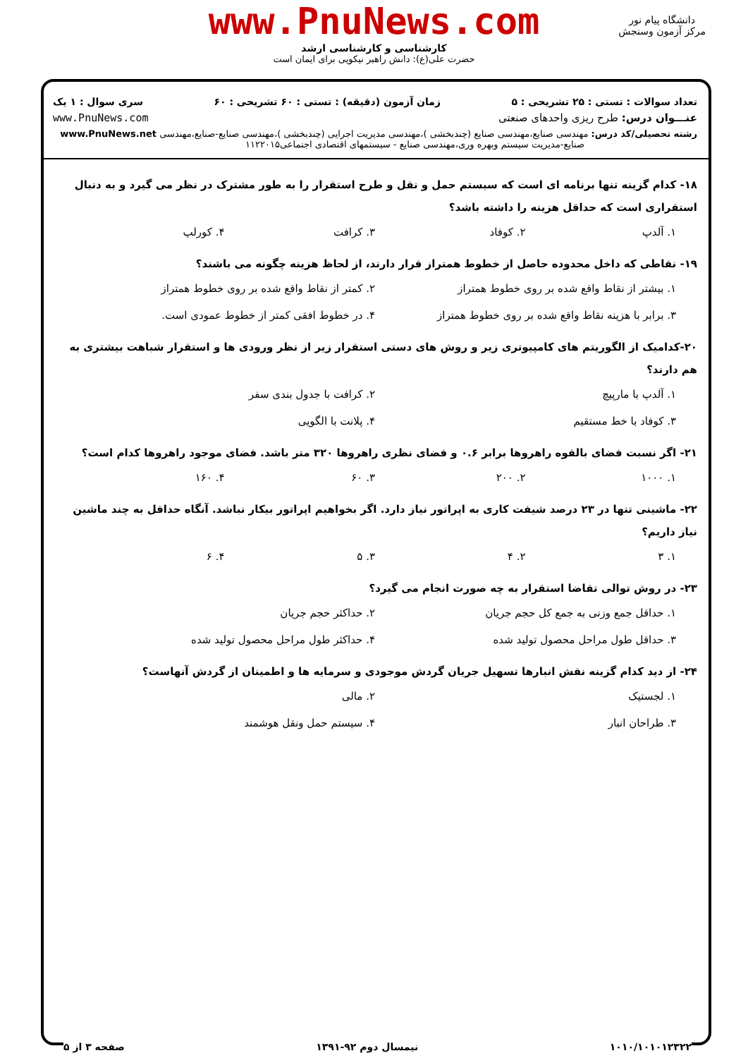www.PnuNews.com
کارشناسی و کارشناسی ارشد
حضرت علی(ع): دانش راهبر نیکویی برای ایمان است
دانشگاه پیام نور
مرکز آزمون وسنجش
تعداد سوالات : تستی : ۲۵ تشریحی : ۵ زمان آزمون (دقیقه) : تستی : ۶۰ تشریحی : ۶۰ سری سوال : ۱ یک
عنـــوان درس: طرح ریزی واحدهای صنعتی www.PnuNews.com
رشته تحصیلی/کد درس: مهندسی صنایع،مهندسی صنایع (چندبخشی )،مهندسی مدیریت اجرایی (چندبخشی )،مهندسی صنایع-صنایع،مهندسی www.PnuNews.net
صنایع-مدیریت سیستم وبهره وری،مهندسی صنایع - سیستمهای اقتصادی اجتماعی۱۱۲۲۰۱۵
۱۸- کدام گزینه تنها برنامه ای است که سیستم حمل و نقل و طرح استقرار را به طور مشترک در نظر می گیرد و به دنبال استقراری است که حداقل هزینه را داشته باشد؟
۱. آلدپ ۲. کوفاد ۳. کرافت ۴. کورلپ
۱۹- نقاطی که داخل محدوده حاصل از خطوط همتراز قرار دارند، از لحاظ هزینه چگونه می باشند؟
۱. بیشتر از نقاط واقع شده بر روی خطوط همتراز ۲. کمتر از نقاط واقع شده بر روی خطوط همتراز ۳. برابر با هزینه نقاط واقع شده بر روی خطوط همتراز ۴. در خطوط افقی کمتر از خطوط عمودی است.
۲۰-کدامیک از الگوریتم های کامپیوتری زیر و روش های دستی استقرار زیر از نظر ورودی ها و استقرار شباهت بیشتری به هم دارند؟
۱. آلدپ با مارپیچ ۲. کرافت با جدول بندی سفر ۳. کوفاد با خط مستقیم ۴. پلانت با الگویی
۲۱- اگر نسبت فضای بالقوه راهروها برابر ۰.۶ و فضای نظری راهروها ۳۲۰ متر باشد. فضای موجود راهروها کدام است؟
۱. ۱۰۰۰ ۲. ۲۰۰ ۳. ۶۰ ۴. ۱۶۰
۲۲- ماشینی تنها در ۲۳ درصد شیفت کاری به اپراتور نیاز دارد. اگر بخواهیم اپراتور بیکار نباشد. آنگاه حداقل به چند ماشین نیاز داریم؟
۱. ۳ ۲. ۴ ۳. ۵ ۴. ۶
۲۳- در روش توالی تقاضا استقرار به چه صورت انجام می گیرد؟
۱. حداقل جمع وزنی به جمع کل حجم جریان ۲. حداکثر حجم جریان ۳. حداقل طول مراحل محصول تولید شده ۴. حداکثر طول مراحل محصول تولید شده
۲۴- از دید کدام گزینه نقش انبارها تسهیل جریان گردش موجودی و سرمایه ها و اطمینان از گردش آنهاست؟
۱. لجستیک ۲. مالی ۳. طراحان انبار ۴. سیستم حمل ونقل هوشمند
۱۰۱۰/۱۰۱۰۱۲۳۲۲ نیمسال دوم ۹۲-۱۳۹۱ صفحه ۳ از ۵